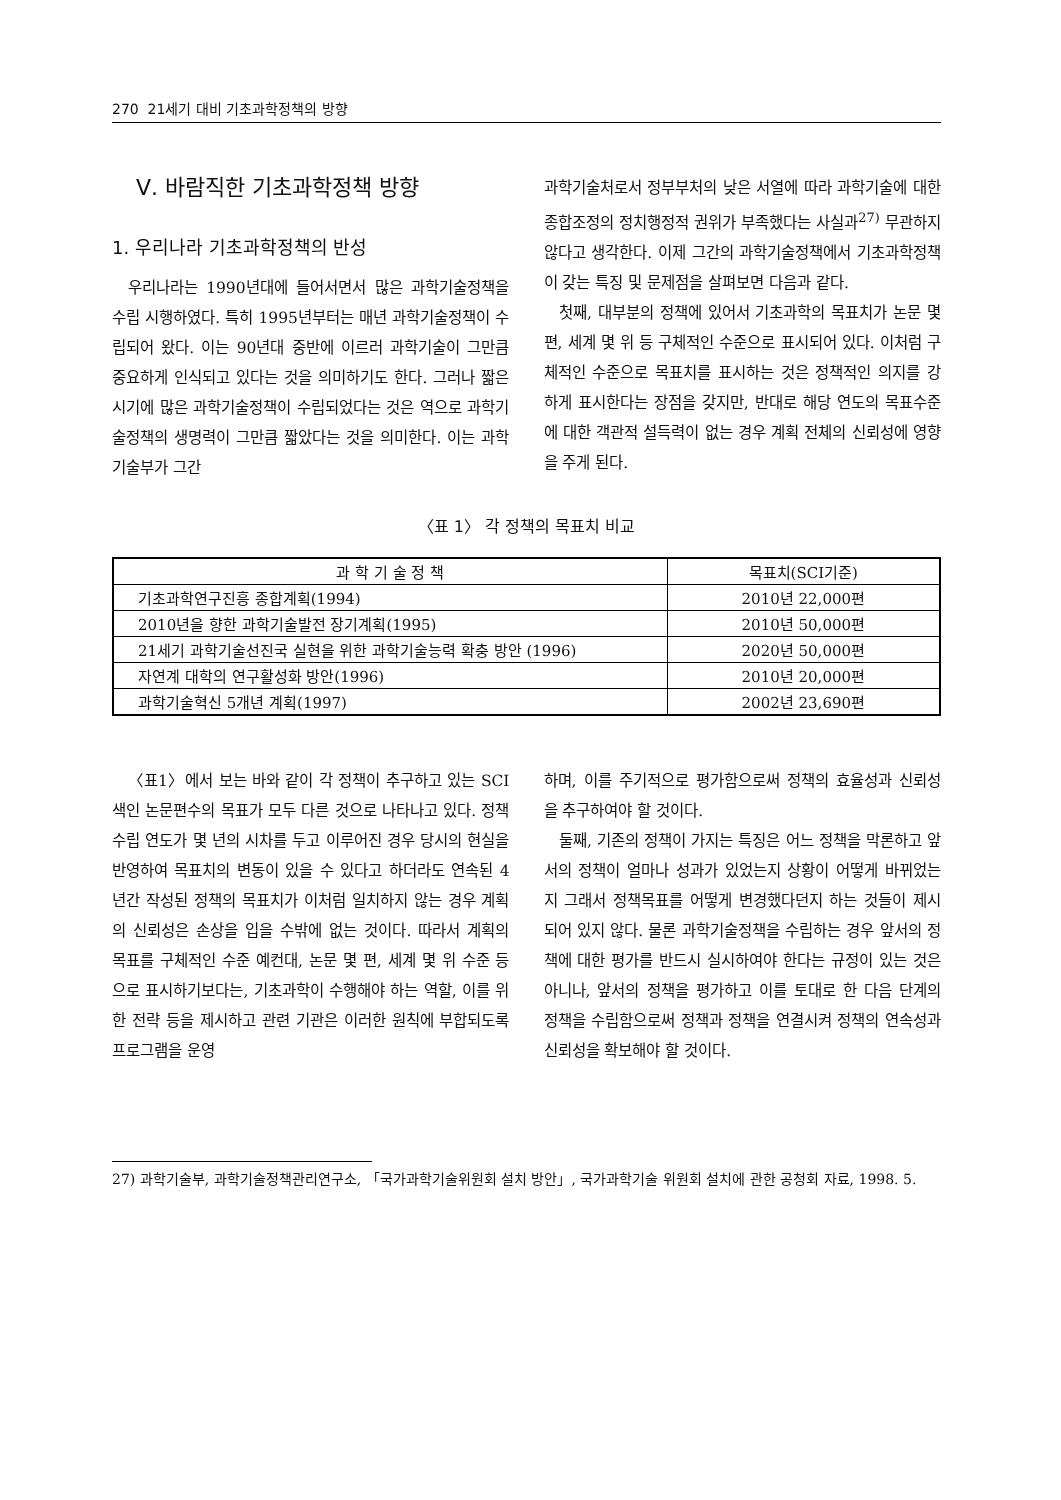270 21세기 대비 기초과학정책의 방향
Ⅴ. 바람직한 기초과학정책 방향
1. 우리나라 기초과학정책의 반성
우리나라는 1990년대에 들어서면서 많은 과학기술정책을 수립 시행하였다. 특히 1995년부터는 매년 과학기술정책이 수립되어 왔다. 이는 90년대 중반에 이르러 과학기술이 그만큼 중요하게 인식되고 있다는 것을 의미하기도 한다. 그러나 짧은 시기에 많은 과학기술정책이 수립되었다는 것은 역으로 과학기술정책의 생명력이 그만큼 짧았다는 것을 의미한다. 이는 과학기술부가 그간
과학기술처로서 정부부처의 낮은 서열에 따라 과학기술에 대한 종합조정의 정치행정적 권위가 부족했다는 사실과<sup>27)</sup> 무관하지 않다고 생각한다. 이제 그간의 과학기술정책에서 기초과학정책이 갖는 특징 및 문제점을 살펴보면 다음과 같다.
첫째, 대부분의 정책에 있어서 기초과학의 목표치가 논문 몇 편, 세계 몇 위 등 구체적인 수준으로 표시되어 있다. 이처럼 구체적인 수준으로 목표치를 표시하는 것은 정책적인 의지를 강하게 표시한다는 장점을 갖지만, 반대로 해당 연도의 목표수준에 대한 객관적 설득력이 없는 경우 계획 전체의 신뢰성에 영향을 주게 된다.
〈표 1〉 각 정책의 목표치 비교
| 과 학 기 술 정 책 | 목표치(SCI기준) |
| --- | --- |
| 기초과학연구진흥 종합계획(1994) | 2010년 22,000편 |
| 2010년을 향한 과학기술발전 장기계획(1995) | 2010년 50,000편 |
| 21세기 과학기술선진국 실현을 위한 과학기술능력 확충 방안 (1996) | 2020년 50,000편 |
| 자연계 대학의 연구활성화 방안(1996) | 2010년 20,000편 |
| 과학기술혁신 5개년 계획(1997) | 2002년 23,690편 |
〈표1〉에서 보는 바와 같이 각 정책이 추구하고 있는 SCI 색인 논문편수의 목표가 모두 다른 것으로 나타나고 있다. 정책수립 연도가 몇 년의 시차를 두고 이루어진 경우 당시의 현실을 반영하여 목표치의 변동이 있을 수 있다고 하더라도 연속된 4년간 작성된 정책의 목표치가 이처럼 일치하지 않는 경우 계획의 신뢰성은 손상을 입을 수밖에 없는 것이다. 따라서 계획의 목표를 구체적인 수준 예컨대, 논문 몇 편, 세계 몇 위 수준 등으로 표시하기보다는, 기초과학이 수행해야 하는 역할, 이를 위한 전략 등을 제시하고 관련 기관은 이러한 원칙에 부합되도록 프로그램을 운영
하며, 이를 주기적으로 평가함으로써 정책의 효율성과 신뢰성을 추구하여야 할 것이다.
둘째, 기존의 정책이 가지는 특징은 어느 정책을 막론하고 앞서의 정책이 얼마나 성과가 있었는지 상황이 어떻게 바뀌었는지 그래서 정책목표를 어떻게 변경했다던지 하는 것들이 제시되어 있지 않다. 물론 과학기술정책을 수립하는 경우 앞서의 정책에 대한 평가를 반드시 실시하여야 한다는 규정이 있는 것은 아니나, 앞서의 정책을 평가하고 이를 토대로 한 다음 단계의 정책을 수립함으로써 정책과 정책을 연결시켜 정책의 연속성과 신뢰성을 확보해야 할 것이다.
27) 과학기술부, 과학기술정책관리연구소, 「국가과학기술위원회 설치 방안」, 국가과학기술 위원회 설치에 관한 공청회 자료, 1998. 5.